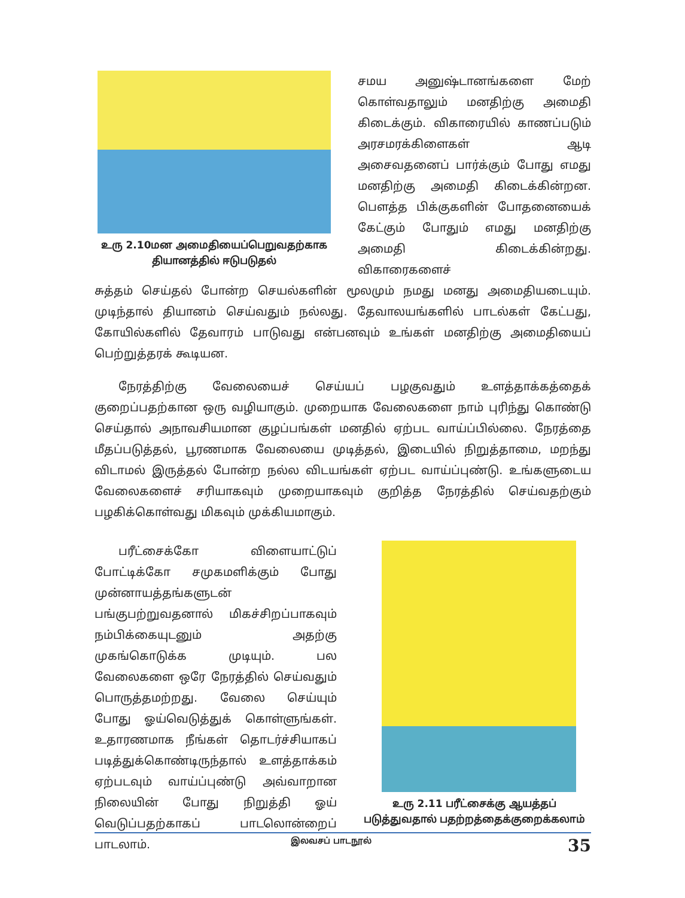உரு 2.10மன அமைதியைப்பெறுவதற்காக தியானத்தில் ஈடுபடுதல்
சமய அனுஷ்டானங்களை மேற் கொள்வதாலும் மனதிற்கு அமைதி கிடைக்கும். விகாரையில் காணப்படும் அரசமரக்கிளைகள் ஆடி அசைவதனைப் பார்க்கும் போது எமது மனதிற்கு அமைதி கிடைக்கின்றன. பௌத்த பிக்குகளின் போதனையைக் கேட்கும் போதும் எமது மனதிற்கு அமைதி கிடைக்கின்றது. விகாரைகளைச்
சுத்தம் செய்தல் போன்ற செயல்களின் மூலமும் நமது மனது அமைதியடையும். முடிந்தால் தியானம் செய்வதும் நல்லது. தேவாலயங்களில் பாடல்கள் கேட்பது, கோயில்களில் தேவாரம் பாடுவது என்பனவும் உங்கள் மனதிற்கு அமைதியைப் பெற்றுத்தரக் கூடியன.
நேரத்திற்கு வேலையைச் செய்யப் பழகுவதும் உளத்தாக்கத்தைக் குறைப்பதற்கான ஒரு வழியாகும். முறையாக வேலைகளை நாம் புரிந்து கொண்டு செய்தால் அநாவசியமான குழப்பங்கள் மனதில் ஏற்பட வாய்ப்பில்லை. நேரத்தை மீதப்படுத்தல், பூரணமாக வேலையை முடித்தல், இடையில் நிறுத்தாமை, மறந்து விடாமல் இருத்தல் போன்ற நல்ல விடயங்கள் ஏற்பட வாய்ப்புண்டு. உங்களுடைய வேலைகளைச் சரியாகவும் முறையாகவும் குறித்த நேரத்தில் செய்வதற்கும் பழகிக்கொள்வது மிகவும் முக்கியமாகும்.
பரீட்சைக்கோ விளையாட்டுப் போட்டிக்கோ சமுகமளிக்கும் போது முன்னாயத்தங்களுடன் பங்குபற்றுவதனால் மிகச்சிறப்பாகவும் நம்பிக்கையுடனும் அதற்கு முகங்கொடுக்க முடியும். பல வேலைகளை ஒரே நேரத்தில் செய்வதும் பொருத்தமற்றது. வேலை செய்யும் போது ஓய்வெடுத்துக் கொள்ளுங்கள். உதாரணமாக நீங்கள் தொடர்ச்சியாகப் படித்துக்கொண்டிருந்தால் உளத்தாக்கம் ஏற்படவும் வாய்ப்புண்டு அவ்வாறான நிலையின் போது நிறுத்தி ஓய் வெடுப்பதற்காகப் பாடலொன்றைப் பாடலாம்.
உரு 2.11 பரீட்சைக்கு ஆயத்தப் படுத்துவதால் பதற்றத்தைக்குறைக்கலாம்
இலவசப் பாடநூல் 35